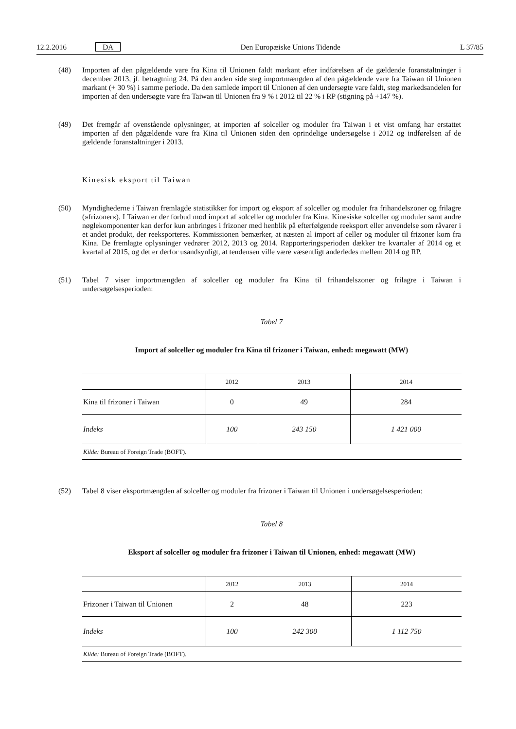12.2.2016 DA Den Europæiske Unions Tidende L 37/85
(48) Importen af den pågældende vare fra Kina til Unionen faldt markant efter indførelsen af de gældende foranstaltninger i december 2013, jf. betragtning 24. På den anden side steg importmængden af den pågældende vare fra Taiwan til Unionen markant (+ 30 %) i samme periode. Da den samlede import til Unionen af den undersøgte vare faldt, steg markedsandelen for importen af den undersøgte vare fra Taiwan til Unionen fra 9 % i 2012 til 22 % i RP (stigning på +147 %).
(49) Det fremgår af ovenstående oplysninger, at importen af solceller og moduler fra Taiwan i et vist omfang har erstattet importen af den pågældende vare fra Kina til Unionen siden den oprindelige undersøgelse i 2012 og indførelsen af de gældende foranstaltninger i 2013.
Kinesisk eksport til Taiwan
(50) Myndighederne i Taiwan fremlagde statistikker for import og eksport af solceller og moduler fra frihandelszoner og frilagre (»frizoner«). I Taiwan er der forbud mod import af solceller og moduler fra Kina. Kinesiske solceller og moduler samt andre nøglekomponenter kan derfor kun anbringes i frizoner med henblik på efterfølgende reeksport eller anvendelse som råvarer i et andet produkt, der reeksporteres. Kommissionen bemærker, at næsten al import af celler og moduler til frizoner kom fra Kina. De fremlagte oplysninger vedrører 2012, 2013 og 2014. Rapporteringsperioden dækker tre kvartaler af 2014 og et kvartal af 2015, og det er derfor usandsynligt, at tendensen ville være væsentligt anderledes mellem 2014 og RP.
(51) Tabel 7 viser importmængden af solceller og moduler fra Kina til frihandelszoner og frilagre i Taiwan i undersøgelsesperioden:
Tabel 7
Import af solceller og moduler fra Kina til frizoner i Taiwan, enhed: megawatt (MW)
| | 2012 | 2013 | 2014 |
| --- | --- | --- | --- |
| Kina til frizoner i Taiwan | 0 | 49 | 284 |
| Indeks | 100 | 243 150 | 1 421 000 |
| Kilde: Bureau of Foreign Trade (BOFT). | | | |
(52) Tabel 8 viser eksportmængden af solceller og moduler fra frizoner i Taiwan til Unionen i undersøgelsesperioden:
Tabel 8
Eksport af solceller og moduler fra frizoner i Taiwan til Unionen, enhed: megawatt (MW)
| | 2012 | 2013 | 2014 |
| --- | --- | --- | --- |
| Frizoner i Taiwan til Unionen | 2 | 48 | 223 |
| Indeks | 100 | 242 300 | 1 112 750 |
| Kilde: Bureau of Foreign Trade (BOFT). | | | |